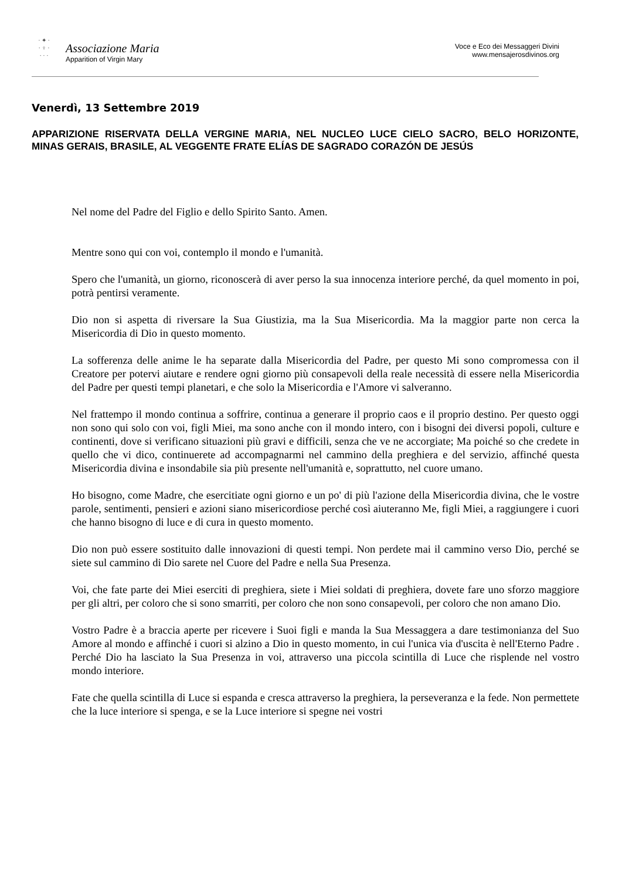· ✦ ·
· ♀ ·
· · ·
Associazione Maria
Apparition of Virgin Mary
Voce e Eco dei Messaggeri Divini
www.mensajerosdivinos.org
Venerdì, 13 Settembre 2019
APPARIZIONE RISERVATA DELLA VERGINE MARIA, NEL NUCLEO LUCE CIELO SACRO, BELO HORIZONTE, MINAS GERAIS, BRASILE, AL VEGGENTE FRATE ELÍAS DE SAGRADO CORAZÓN DE JESÚS
Nel nome del Padre del Figlio e dello Spirito Santo. Amen.
Mentre sono qui con voi, contemplo il mondo e l'umanità.
Spero che l'umanità, un giorno, riconoscerà di aver perso la sua innocenza interiore perché, da quel momento in poi, potrà pentirsi veramente.
Dio non si aspetta di riversare la Sua Giustizia, ma la Sua Misericordia. Ma la maggior parte non cerca la Misericordia di Dio in questo momento.
La sofferenza delle anime le ha separate dalla Misericordia del Padre, per questo Mi sono compromessa con il Creatore per potervi aiutare e rendere ogni giorno più consapevoli della reale necessità di essere nella Misericordia del Padre per questi tempi planetari, e che solo la Misericordia e l'Amore vi salveranno.
Nel frattempo il mondo continua a soffrire, continua a generare il proprio caos e il proprio destino. Per questo oggi non sono qui solo con voi, figli Miei, ma sono anche con il mondo intero, con i bisogni dei diversi popoli, culture e continenti, dove si verificano situazioni più gravi e difficili, senza che ve ne accorgiate; Ma poiché so che credete in quello che vi dico, continuerete ad accompagnarmi nel cammino della preghiera e del servizio, affinché questa Misericordia divina e insondabile sia più presente nell'umanità e, soprattutto, nel cuore umano.
Ho bisogno, come Madre, che esercitiate ogni giorno e un po' di più l'azione della Misericordia divina, che le vostre parole, sentimenti, pensieri e azioni siano misericordiose perché così aiuteranno Me, figli Miei, a raggiungere i cuori che hanno bisogno di luce e di cura in questo momento.
Dio non può essere sostituito dalle innovazioni di questi tempi. Non perdete mai il cammino verso Dio, perché se siete sul cammino di Dio sarete nel Cuore del Padre e nella Sua Presenza.
Voi, che fate parte dei Miei eserciti di preghiera, siete i Miei soldati di preghiera, dovete fare uno sforzo maggiore per gli altri, per coloro che si sono smarriti, per coloro che non sono consapevoli, per coloro che non amano Dio.
Vostro Padre è a braccia aperte per ricevere i Suoi figli e manda la Sua Messaggera a dare testimonianza del Suo Amore al mondo e affinché i cuori si alzino a Dio in questo momento, in cui l'unica via d'uscita è nell'Eterno Padre . Perché Dio ha lasciato la Sua Presenza in voi, attraverso una piccola scintilla di Luce che risplende nel vostro mondo interiore.
Fate che quella scintilla di Luce si espanda e cresca attraverso la preghiera, la perseveranza e la fede. Non permettete che la luce interiore si spenga, e se la Luce interiore si spegne nei vostri